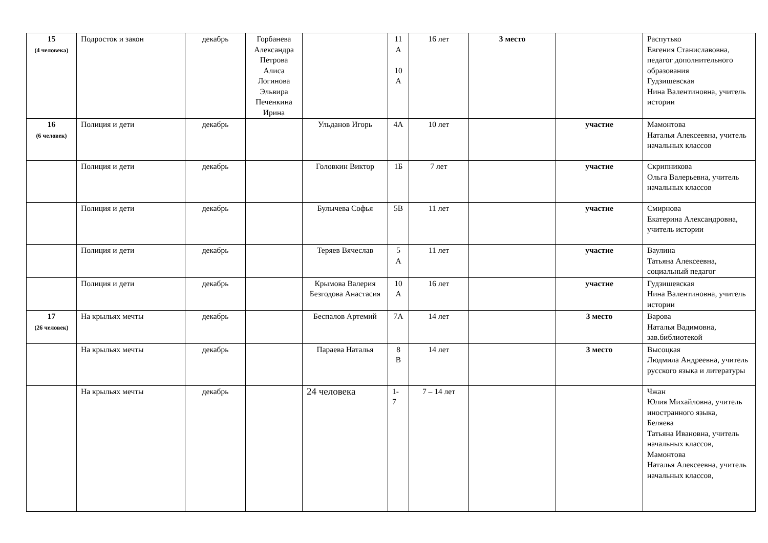| 15 (4 человека) | Подросток и закон | декабрь | Горбанева Александра Петрова Алиса Логинова Эльвира Печенкина Ирина | | 11 А 10 А | 16 лет | 3 место | | Распутько Евгения Станиславовна, педагог дополнительного образования Гудзишевская Нина Валентиновна, учитель истории |
| 16 (6 человек) | Полиция и дети | декабрь | | Ульданов Игорь | 4А | 10 лет | | участие | Мамонтова Наталья Алексеевна, учитель начальных классов |
| | Полиция и дети | декабрь | | Головкин Виктор | 1Б | 7 лет | | участие | Скрипникова Ольга Валерьевна, учитель начальных классов |
| | Полиция и дети | декабрь | | Булычева Софья | 5В | 11 лет | | участие | Смирнова Екатерина Александровна, учитель истории |
| | Полиция и дети | декабрь | | Теряев Вячеслав | 5 А | 11 лет | | участие | Ваулина Татьяна Алексеевна, социальный педагог |
| | Полиция и дети | декабрь | | Крымова Валерия Безгодова Анастасия | 10 А | 16 лет | | участие | Гудзишевская Нина Валентиновна, учитель истории |
| 17 (26 человек) | На крыльях мечты | декабрь | | Беспалов Артемий | 7А | 14 лет | | 3 место | Варова Наталья Вадимовна, зав.библиотекой |
| | На крыльях мечты | декабрь | | Параева Наталья | 8 В | 14 лет | | 3 место | Высоцкая Людмила Андреевна, учитель русского языка и литературы |
| | На крыльях мечты | декабрь | | 24 человека | 1- 7 | 7 – 14 лет | | | Чжан Юлия Михайловна, учитель иностранного языка, Беляева Татьяна Ивановна, учитель начальных классов, Мамонтова Наталья Алексеевна, учитель начальных классов, |